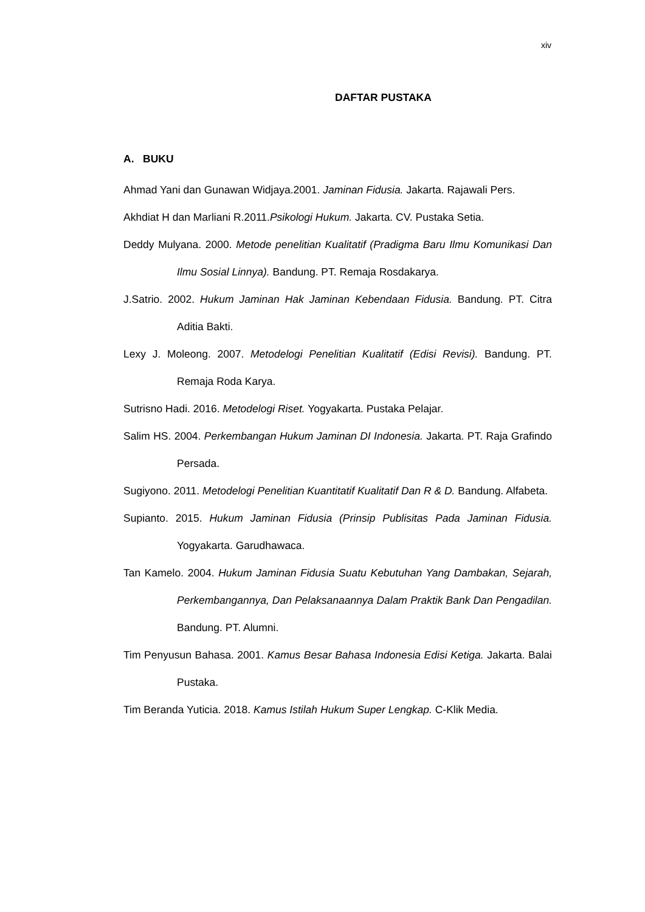xiv
DAFTAR PUSTAKA
A. BUKU
Ahmad Yani dan Gunawan Widjaya.2001. Jaminan Fidusia. Jakarta. Rajawali Pers.
Akhdiat H dan Marliani R.2011.Psikologi Hukum. Jakarta. CV. Pustaka Setia.
Deddy Mulyana. 2000. Metode penelitian Kualitatif (Pradigma Baru Ilmu Komunikasi Dan Ilmu Sosial Linnya). Bandung. PT. Remaja Rosdakarya.
J.Satrio. 2002. Hukum Jaminan Hak Jaminan Kebendaan Fidusia. Bandung. PT. Citra Aditia Bakti.
Lexy J. Moleong. 2007. Metodelogi Penelitian Kualitatif (Edisi Revisi). Bandung. PT. Remaja Roda Karya.
Sutrisno Hadi. 2016. Metodelogi Riset. Yogyakarta. Pustaka Pelajar.
Salim HS. 2004. Perkembangan Hukum Jaminan DI Indonesia. Jakarta. PT. Raja Grafindo Persada.
Sugiyono. 2011. Metodelogi Penelitian Kuantitatif Kualitatif Dan R & D. Bandung. Alfabeta.
Supianto. 2015. Hukum Jaminan Fidusia (Prinsip Publisitas Pada Jaminan Fidusia. Yogyakarta. Garudhawaca.
Tan Kamelo. 2004. Hukum Jaminan Fidusia Suatu Kebutuhan Yang Dambakan, Sejarah, Perkembangannya, Dan Pelaksanaannya Dalam Praktik Bank Dan Pengadilan. Bandung. PT. Alumni.
Tim Penyusun Bahasa. 2001. Kamus Besar Bahasa Indonesia Edisi Ketiga. Jakarta. Balai Pustaka.
Tim Beranda Yuticia. 2018. Kamus Istilah Hukum Super Lengkap. C-Klik Media.